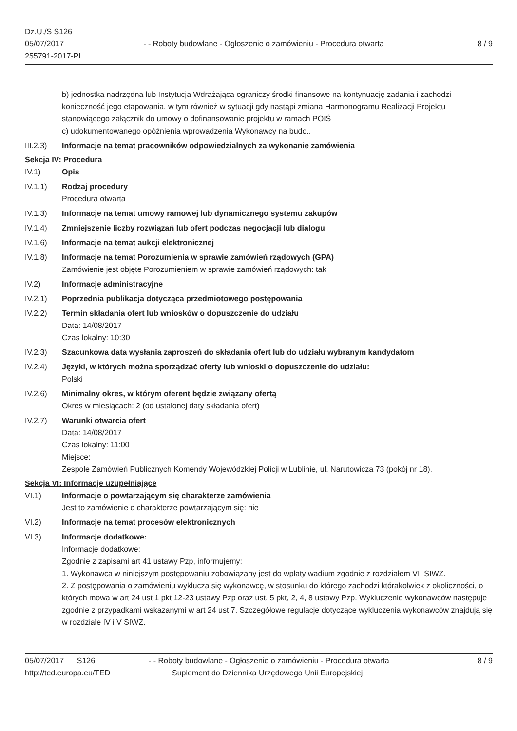Dz.U./S S126
05/07/2017
255791-2017-PL
- - Roboty budowlane - Ogłoszenie o zamówieniu - Procedura otwarta
8 / 9
b) jednostka nadrzędna lub Instytucja Wdrażająca ograniczy środki finansowe na kontynuację zadania i zachodzi konieczność jego etapowania, w tym również w sytuacji gdy nastąpi zmiana Harmonogramu Realizacji Projektu stanowiącego załącznik do umowy o dofinansowanie projektu w ramach POIŚ
c) udokumentowanego opóźnienia wprowadzenia Wykonawcy na budo..
III.2.3)
Informacje na temat pracowników odpowiedzialnych za wykonanie zamówienia
Sekcja IV: Procedura
IV.1) Opis
IV.1.1) Rodzaj procedury
Procedura otwarta
IV.1.3) Informacje na temat umowy ramowej lub dynamicznego systemu zakupów
IV.1.4) Zmniejszenie liczby rozwiązań lub ofert podczas negocjacji lub dialogu
IV.1.6) Informacje na temat aukcji elektronicznej
IV.1.8) Informacje na temat Porozumienia w sprawie zamówień rządowych (GPA)
Zamówienie jest objęte Porozumieniem w sprawie zamówień rządowych: tak
IV.2) Informacje administracyjne
IV.2.1) Poprzednia publikacja dotycząca przedmiotowego postępowania
IV.2.2) Termin składania ofert lub wniosków o dopuszczenie do udziału
Data: 14/08/2017
Czas lokalny: 10:30
IV.2.3) Szacunkowa data wysłania zaproszeń do składania ofert lub do udziału wybranym kandydatom
IV.2.4) Języki, w których można sporządzać oferty lub wnioski o dopuszczenie do udziału:
Polski
IV.2.6) Minimalny okres, w którym oferent będzie związany ofertą
Okres w miesiącach: 2 (od ustalonej daty składania ofert)
IV.2.7) Warunki otwarcia ofert
Data: 14/08/2017
Czas lokalny: 11:00
Miejsce:
Zespole Zamówień Publicznych Komendy Wojewódzkiej Policji w Lublinie, ul. Narutowicza 73 (pokój nr 18).
Sekcja VI: Informacje uzupełniające
VI.1) Informacje o powtarzającym się charakterze zamówienia
Jest to zamówienie o charakterze powtarzającym się: nie
VI.2) Informacje na temat procesów elektronicznych
VI.3) Informacje dodatkowe:
Informacje dodatkowe:
Zgodnie z zapisami art 41 ustawy Pzp, informujemy:
1. Wykonawca w niniejszym postępowaniu zobowiązany jest do wpłaty wadium zgodnie z rozdziałem VII SIWZ.
2. Z postępowania o zamówieniu wyklucza się wykonawcę, w stosunku do którego zachodzi którakolwiek z okoliczności, o których mowa w art 24 ust 1 pkt 12-23 ustawy Pzp oraz ust. 5 pkt, 2, 4, 8 ustawy Pzp. Wykluczenie wykonawców następuje zgodnie z przypadkami wskazanymi w art 24 ust 7. Szczegółowe regulacje dotyczące wykluczenia wykonawców znajdują się w rozdziale IV i V SIWZ.
05/07/2017 S126 - - Roboty budowlane - Ogłoszenie o zamówieniu - Procedura otwarta
8 / 9
http://ted.europa.eu/TED Suplement do Dziennika Urzędowego Unii Europejskiej